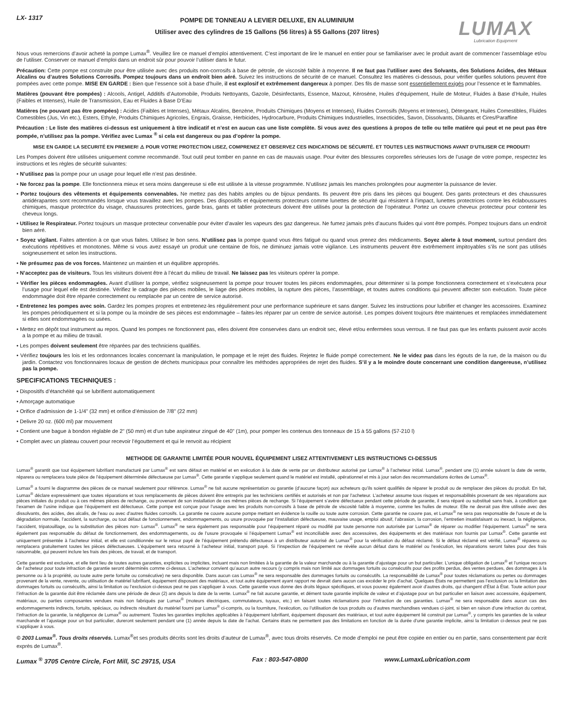LX- 1317
POMPE DE TONNEAU A LEVIER DELUXE, EN ALUMINIUM
Utiliser avec des cylindres de 15 Gallons (56 litres) à 55 Gallons (207 litres)
LUMAX
Lubrication Equipment
Nous vous remercions d’avoir acheté la pompe Lumax<sup>®</sup>. Veuillez lire ce manuel d’emploi attentivement. C’est important de lire le manuel en entier pour se familiariser avec le produit avant de commencer l’assemblage et/ou de l’utiliser. Conserver ce manuel d’emploi dans un endroit sûr pour pouvoir l’utiliser dans le futur.
Précaution: Cette pompe est construite pour être utilisée avec des produits non-corrosifs à base de pétrole, de viscosité faible à moyenne. Il ne faut pas l’utiliser avec des Solvants, des Solutions Acides, des Métaux Alcalins ou d’autres Solutions Corrosifs. Pompez toujours dans un endroit bien aéré. Suivez les instructions de sécurité de ce manuel. Consultez les matières ci-dessous, pour vérifier quelles solutions peuvent être pompées avec cette pompe. MISE EN GARDE : Bien que l’essence soit à base d’huile, il est explosif et extrêmement dangereux à pomper. Des fils de masse sont essentiellement exigés pour l’essence et le flammables.
Matières (pouvant être pompées) : Alcools, Antigel, Additifs d’Automobile, Produits Nettoyants, Gazole, Désinfectants, Essence, Mazout, Kérosène, Huiles d’équipement, Huile de Moteur, Fluides à Base d’Huile, Huiles (Faibles et Intenses), Huile de Transmission, Eau et Fluides à Base D’Eau
Matières (ne pouvant pas être pompées) : Acides (Faibles et Intenses), Métaux Alcalins, Benzène, Produits Chimiques (Moyens et Intenses), Fluides Corrosifs (Moyens et Intenses), Détergeant, Huiles Comestibles, Fluides Comestibles (Jus, Vin etc.), Esters, Ethyle, Produits Chimiques Agricoles, Engrais, Graisse, Herbicides, Hydrocarbure, Produits Chimiques Industrielles, Insecticides, Savon, Dissolvants, Diluants et Cires/Paraffine
Précaution : Le liste des matières ci-dessus est uniquement à titre indicatif et n’est en aucun cas une liste complète. Si vous avez des questions à propos de telle ou telle matière qui peut et ne peut pas être pompée, n’utilisez pas la pompe. Vérifiez avec Lumax <sup>®</sup> si cela est dangereux ou pas d’opérer la pompe.
MISE EN GARDE LA SECURITÉ EN PREMIER! ⚠ POUR VOTRE PROTECTION LISEZ, COMPRENEZ ET OBSERVEZ CES INDICATIONS DE SÉCURITÉ. ET TOUTES LES INSTRUCTIONS AVANT D’UTILISER CE PRODUIT!
Les Pompes doivent être utilisées uniquement comme recommandé. Tout outil peut tomber en panne en cas de mauvais usage. Pour éviter des blessures corporelles sérieuses lors de l’usage de votre pompe, respectez les instructions et les règles de sécurité suivantes:
• N’utilisez pas la pompe pour un usage pour lequel elle n’est pas destinée.
• Ne forcez pas la pompe. Elle fonctionnera mieux et sera moins dangereuse si elle est utilisée à la vitesse programmée. N’utilisez jamais les manches prolongées pour augmenter la puissance de levier.
• Portez toujours des vêtements et équipements convenables. Ne mettez pas des habits amples ou de bijoux pendants. Ils peuvent être pris dans les pièces qui bougent. Des gants protecteurs et des chaussures antidérapantes sont recommandés lorsque vous travaillez avec les pompes. Des dispositifs et équipements protecteurs comme lunettes de sécurité qui résistent à l’impact, lunettes protectrices contre les éclaboussures chimiques, masque protectrice du visage, chaussures protectrices, garde bras, gants et tablier protecteurs doivent être utilisés pour la protection de l’opérateur. Portez un couvre cheveux protecteur pour contenir les cheveux longs.
• Utilisez le Respirateur. Portez toujours un masque protecteur convenable pour éviter d’avaler les vapeurs des gaz dangereux. Ne fumez jamais près d’aucuns fluides qui vont être pompés. Pompez toujours dans un endroit bien aéré.
• Soyez vigilant. Faites attention à ce que vous faites. Utilisez le bon sens. N’utilisez pas la pompe quand vous êtes fatigué ou quand vous prenez des médicaments. Soyez alerte à tout moment, surtout pendant des exécutions répétitives et monotones. Même si vous avez essayé un produit une centaine de fois, ne diminuez jamais votre vigilance. Les instruments peuvent être extrêmement impitoyables s’ils ne sont pas utilisés soigneusement et selon les instructions.
• Ne présumez pas de vos forces. Maintenez un maintien et un équilibre appropriés.
• N’acceptez pas de visiteurs. Tous les visiteurs doivent être à l’écart du milieu de travail. Ne laissez pas les visiteurs opérer la pompe.
• Vérifier les pièces endommagées. Avant d’utiliser la pompe, vérifiez soigneusement la pompe pour trouver toutes les pièces endommagées, pour déterminer si la pompe fonctionnera correctement et s’exécutera pour l’usage pour lequel elle est destinée. Vérifiez le cadrage des pièces mobiles, le liage des pièces mobiles, la rupture des pièces, l’assemblage, et toutes autres conditions qui peuvent affecter son exécution. Toute pièce endommagée doit être réparée correctement ou remplacée par un centre de service autorisé.
• Entretenez les pompes avec soin. Gardez les pompes propres et entretenez-les régulièrement pour une performance supérieure et sans danger. Suivez les instructions pour lubrifier et changer les accessoires. Examinez les pompes périodiquement et si la pompe ou la moindre de ses pièces est endommagée – faites-les réparer par un centre de service autorisé. Les pompes doivent toujours être maintenues et remplacées immédiatement si elles sont endommagées ou usées.
• Mettez en dépôt tout instrument au repos. Quand les pompes ne fonctionnent pas, elles doivent être conservées dans un endroit sec, élevé et/ou enfermées sous verrous. Il ne faut pas que les enfants puissent avoir accès a la pompe et au milieu de travail.
• Les pompes doivent seulement être réparées par des techniciens qualifiés.
• Vérifiez toujours les lois et les ordonnances locales concernant la manipulation, le pompage et le rejet des fluides. Rejetez le fluide pompé correctement. Ne le videz pas dans les égouts de la rue, de la maison ou du jardin. Contactez vos fonctionnaires locaux de gestion de déchets municipaux pour connaître les méthodes appropriées de rejet des fluides. S’il y a le moindre doute concernant une condition dangereuse, n’utilisez pas la pompe.
SPECIFICATIONS TECHNIQUES :
• Dispositifs d’étanchéité qui se lubrifient automatiquement
• Amorçage automatique
• Orifice d’admission de 1-1/4" (32 mm) et orifice d’émission de 7/8" (22 mm)
• Delivre 20 oz. (600 ml) par mouvement
• Contient une bague à bondon réglable de 2" (50 mm) et d’un tube aspirateur zingué de 40" (1m), pour pomper les contenus des tonneaux de 15 à 55 gallons (57-210 l)
• Complet avec un plateau couvert pour recevoir l’égouttement et qui le renvoit au récipient
METHODE DE GARANTIE LIMITÉE POUR NOUVEL ÉQUIPEMENT LISEZ ATTENTIVEMENT LES INSTRUCTIONS CI-DESSUS
Lumax<sup>®</sup> garantit que tout équipement lubrifiant manufacturé par Lumax<sup>®</sup> est sans défaut en matériel et en exécution à la date de vente par un distributeur autorisé par Lumax<sup>®</sup> à l’acheteur initial. Lumax<sup>®</sup>, pendant une (1) année suivant la date de vente, réparera ou remplacera toute pièce de l’équipement déterminée défectueuse par Lumax<sup>®</sup>. Cette garantie s’applique seulement quand le matériel est installé, opérationnel et mis à jour selon des recommandations écrites de Lumax<sup>®</sup>.
Lumax<sup>®</sup> a fourni le diagramme des pièces de ce manuel seulement pour référence. Lumax<sup>®</sup> ne fait aucune représentation ou garantie (d’aucune façon) aux acheteurs qu’ils soient qualifiés de réparer le produit ou de remplacer des pièces du produit. En fait, Lumax<sup>®</sup> déclare expressément que toutes réparations et tous remplacements de pièces doivent être entrepris par les techniciens certifiés et autorisés et non par l’acheteur. L’acheteur assume tous risques et responsabilités provenant de ses réparations aux pièces initiales du produit ou à ces mêmes pièces de rechange, ou provenant de son installation de ces mêmes pièces de rechange. Si l’équipement s’avère défectueux pendant cette période de garantie, il sera réparé ou substitué sans frais, à condition que l’examen de l’usine indique que l’équipement est défectueux. Cette pompe est conçue pour l’usage avec les produits non-corrosifs à base de pétrole de viscosité faible à moyenne, comme les huiles de moteur. Elle ne devrait pas être utilisée avec des dissolvants, des acides, des alcalis, de l’eau ou avec d’autres fluides corrosifs. La garantie ne couvre aucune pompe mettant en évidence la rouille ou toute autre corrosion. Cette garantie ne couvre pas, et Lumax<sup>®</sup> ne sera pas responsable de l’usure et de la dégradation normale, l’accident, la surcharge, ou tout défaut de fonctionnement, endommagements, ou usure provoquée par l’installation défectueuse, mauvaise usage, emploi abusif, l’abrasion, la corrosion, l’entretien insatisfaisant ou inexact, la négligence, l’accident, tripatouillage, ou la substitution des pièces non- Lumax<sup>®</sup>. Lumax<sup>®</sup> ne sera également pas responsable pour l’équipement réparé ou modifié par toute personne non autorisée par Lumax<sup>®</sup> de réparer ou modifier l’équipement. Lumax<sup>®</sup> ne sera également pas responsable du défaut de fonctionnement, des endommagements, ou de l’usure provoquée si l’équipement Lumax<sup>®</sup> est inconciliable avec des accessoires, des équipements et des matériaux non fournis par Lumax<sup>®</sup>. Cette garantie est uniquement présentée à l’acheteur initial, et elle est conditionnée sur le retour payé de l’équipement prétendu défectueux à un distributeur autorisé de Lumax<sup>®</sup> pour la vérification du défaut réclamé. Si le défaut réclamé est vérifié, Lumax<sup>®</sup> réparera ou remplacera gratuitement toutes les pièces défectueuses. L’équipement sera retourné à l’acheteur initial, transport payé. Si l’inspection de l’équipement ne révèle aucun défaut dans le matériel ou l’exécution, les réparations seront faites pour des frais raisonnable, qui peuvent inclure les frais des pièces, de travail, et de transport.
Cette garantie est exclusive, et elle tient lieu de toutes autres garanties, explicites ou implicites, incluant mais non limitées à la garantie de la valeur marchande ou à la garantie d’ajustage pour un but particulier. L’unique obligation de Lumax<sup>®</sup> et l’unique recours de l’acheteur pour toute infraction de garantie seront déterminés comme ci-dessus. L’acheteur convient qu’aucun autre recours (y compris mais non limité aux dommages fortuits ou consécutifs pour des profits perdus, des ventes perdues, des dommages à la personne ou à la propriété, ou toute autre perte fortuite ou consécutive) ne sera disponible. Dans aucun cas Lumax<sup>®</sup> ne sera responsable des dommages fortuits ou consécutifs. La responsabilité de Lumax<sup>®</sup> pour toutes réclamations ou pertes ou dommages provenant de la vente, revente, ou utilisation de matériel lubrifiant, équipement disposant des matériaux, et tout autre équipement ayant rapport ne devrait dans aucun cas excéder le prix d’achat. Quelques États ne permettent pas l’exclusion ou la limitation des dommages fortuits ou consécutifs, ainsi la limitation ou l’exclusion ci-dessus peut ne pas s’appliquer à vous. Cette garantie vous donne des droits légaux spécifiques, et vous pouvez également avoir d’autres droits, qui changent d’État à État. Toute action pour l’infraction de la garantie doit être réclamée dans une période de deux (2) ans depuis la date de la vente. Lumax<sup>®</sup> ne fait aucune garantie, et dément toute garantie implicite de valeur et d’ajustage pour un but particulier en liaison avec accessoire, équipement, matériaux, ou parties composantes vendues mais non fabriqués par Lumax<sup>®</sup> (moteurs électriques, commutateurs, tuyaux, etc.) en faisant toutes réclamations pour l’infraction de ces garanties. Lumax<sup>®</sup> ne sera responsable dans aucun cas des endommagements indirects, fortuits, spéciaux, ou indirects résultant du matériel fourni par Lumax<sup>®</sup> ci-compris, ou la fourniture, l’exécution, ou l’utilisation de tous produits ou d’autres marchandises vendues ci-joint, si bien en raison d’une infraction du contrat, l’infraction de la garantie, la négligence de Lumax<sup>®</sup> ou autrement. Toutes les garanties implicites applicables à l’équipement lubrifiant, équipement disposant des matériaux, et tout autre équipement lié construit par Lumax<sup>®</sup>, y compris les garanties de la valeur marchande et l’ajustage pour un but particulier, dureront seulement pendant une (1) année depuis la date de l’achat. Certains états ne permettent pas des limitations en fonction de la durée d’une garantie implicite, ainsi la limitation ci-dessus peut ne pas s’appliquer à vous.
© 2003 Lumax<sup>®</sup>. Tous droits réservés. Lumax<sup>®</sup>et ses produits décrits sont les droits d’auteur de Lumax<sup>®</sup>, avec tous droits réservés. Ce mode d’emploi ne peut être copiée en entier ou en partie, sans consentement par écrit exprès de Lumax<sup>®</sup>.
Lumax <sup>®</sup> 3705 Centre Circle, Fort Mill, SC 29715, USA Fax : 803-547-0800 www.LumaxLubrication.com